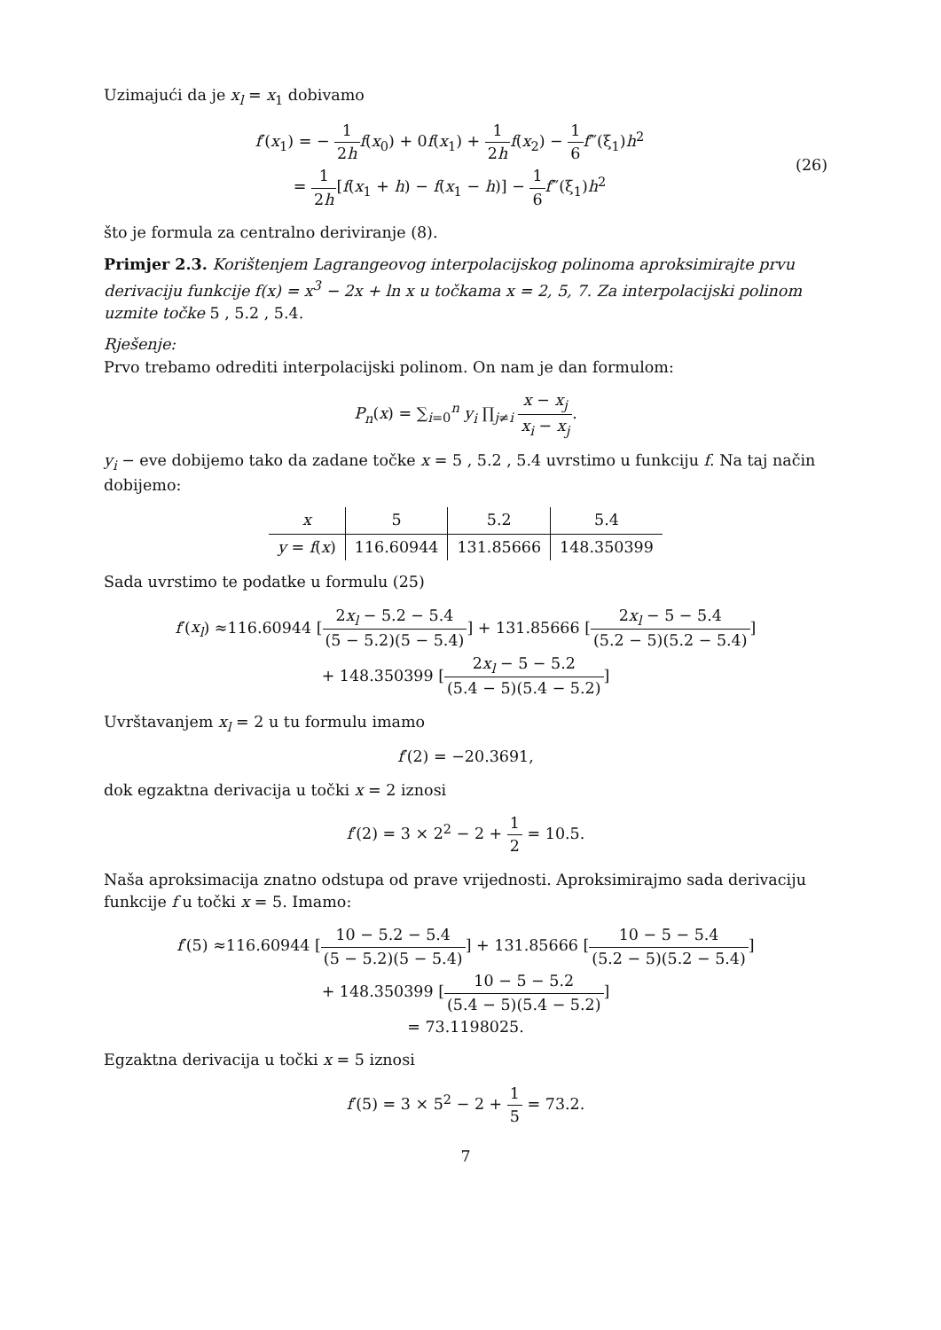Uzimajući da je x<sub>l</sub> = x<sub>1</sub> dobivamo
f′(x<sub>1</sub>) = − 1 2h f(x<sub>0</sub>) + 0f(x<sub>1</sub>) + 1 2h f(x<sub>2</sub>) − 1 6 f‴(ξ<sub>1</sub>)h<sup>2</sup>
= 1 2h[f(x<sub>1</sub> + h) − f(x<sub>1</sub> − h)] − 1 6 f‴(ξ<sub>1</sub>)h<sup>2</sup>
(26)
što je formula za centralno deriviranje (8).
Primjer 2.3. Korištenjem Lagrangeovog interpolacijskog polinoma aproksimirajte prvu derivaciju funkcije f(x) = x<sup>3</sup> − 2x + ln x u točkama x = 2, 5, 7. Za interpolacijski polinom uzmite točke 5 , 5.2 , 5.4.
Rješenje:
Prvo trebamo odrediti interpolacijski polinom. On nam je dan formulom:
P<sub>n</sub>(x) = ∑<sub>i=0</sub><sup>n</sup> y<sub>i</sub> ∏<sub>j≠i</sub> x − x<sub>j</sub> x<sub>i</sub> − x<sub>j</sub>.
y<sub>i</sub> − eve dobijemo tako da zadane točke x = 5 , 5.2 , 5.4 uvrstimo u funkciju f. Na taj način dobijemo:
| x | 5 | 5.2 | 5.4 |
| y = f ( x ) | 116.60944 | 131.85666 | 148.350399 |
Sada uvrstimo te podatke u formulu (25)
f′(x<sub>l</sub>) ≈116.60944 [2x<sub>l</sub> − 5.2 − 5.4 (5 − 5.2)(5 − 5.4)] + 131.85666 [2x<sub>l</sub> − 5 − 5.4 (5.2 − 5)(5.2 − 5.4)]
+ 148.350399 [2x<sub>l</sub> − 5 − 5.2 (5.4 − 5)(5.4 − 5.2)]
Uvrštavanjem x<sub>l</sub> = 2 u tu formulu imamo
f′(2) = −20.3691,
dok egzaktna derivacija u točki x = 2 iznosi
f′(2) = 3 × 2<sup>2</sup> − 2 + 1 2 = 10.5.
Naša aproksimacija znatno odstupa od prave vrijednosti. Aproksimirajmo sada derivaciju funkcije f u točki x = 5. Imamo:
f′(5) ≈116.60944 [10 − 5.2 − 5.4 (5 − 5.2)(5 − 5.4)] + 131.85666 [10 − 5 − 5.4 (5.2 − 5)(5.2 − 5.4)]
+ 148.350399 [10 − 5 − 5.2 (5.4 − 5)(5.4 − 5.2)]
= 73.1198025.
Egzaktna derivacija u točki x = 5 iznosi
f′(5) = 3 × 5<sup>2</sup> − 2 + 1 5 = 73.2.
7